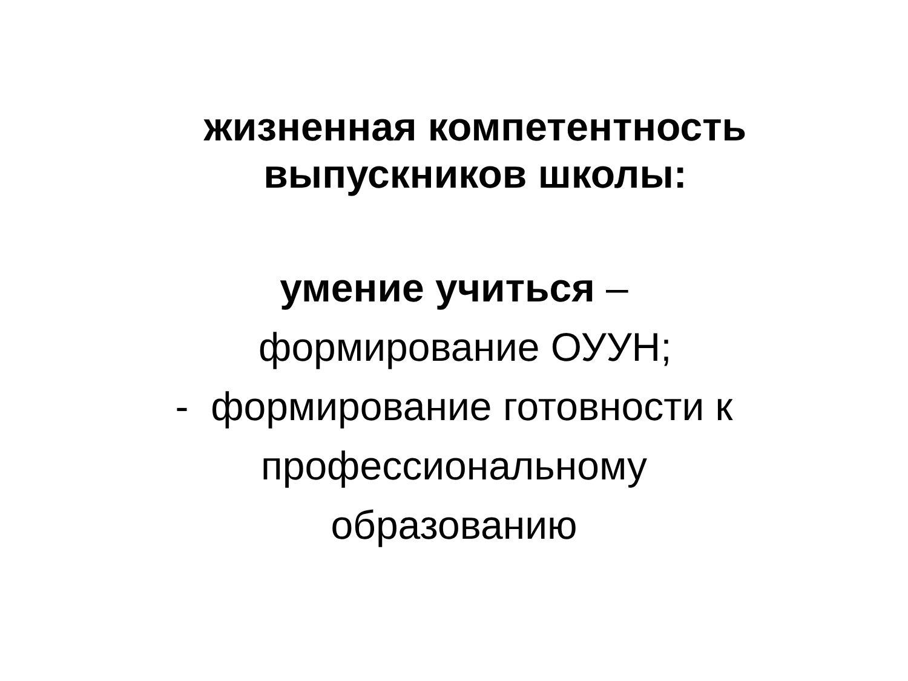жизненная компетентность
выпускников школы:
умение учиться –
формирование ОУУН;
- формирование готовности к
профессиональному
образованию